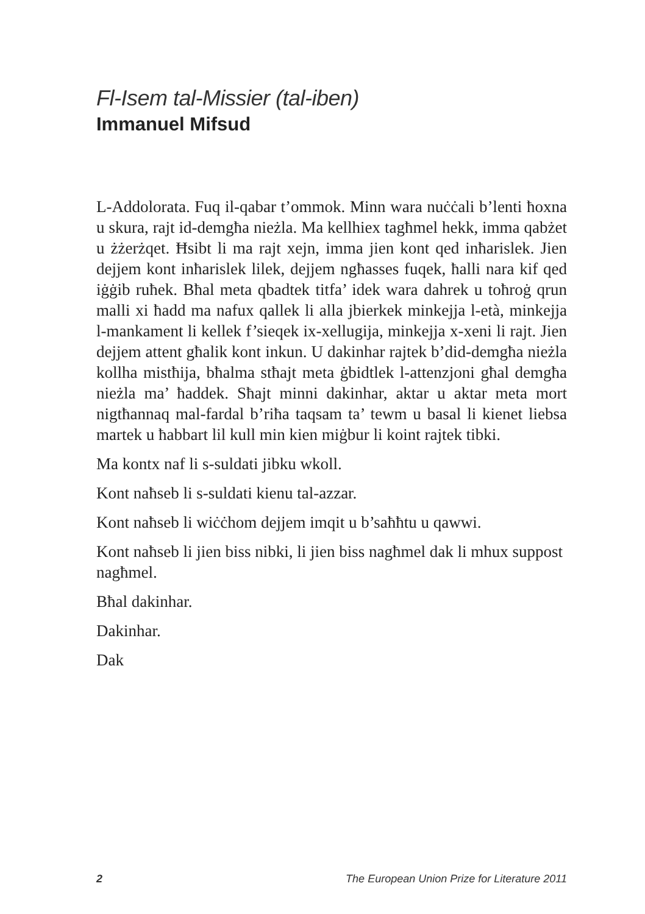Fl-Isem tal-Missier (tal-iben)
Immanuel Mifsud
L-Addolorata. Fuq il-qabar t’ommok. Minn wara nuċċali b’lenti ħoxna u skura, rajt id-demgħa nieżla. Ma kellhiex tagħmel hekk, imma qabżet u żżerżqet. Ħsibt li ma rajt xejn, imma jien kont qed inħarislek. Jien dejjem kont inħarislek lilek, dejjem ngħasses fuqek, ħalli nara kif qed iġġib ruħek. Bħal meta qbadtek titfa’ idek wara dahrek u toħroġ qrun malli xi ħadd ma nafux qallek li alla jbierkek minkejja l-età, minkejja l-mankament li kellek f’sieqek ix-xellugija, minkejja x-xeni li rajt. Jien dejjem attent għalik kont inkun. U dakinhar rajtek b’did-demgħa nieżla kollha mistħija, bħalma stħajt meta ġbidtlek l-attenzjoni għal demgħa nieżla ma’ ħaddek. Sħajt minni dakinhar, aktar u aktar meta mort nigtħannaq mal-fardal b’riħa taqsam ta’ tewm u basal li kienet liebsa martek u ħabbart lil kull min kien miġbur li koint rajtek tibki.
Ma kontx naf li s-suldati jibku wkoll.
Kont naħseb li s-suldati kienu tal-azzar.
Kont naħseb li wiċċhom dejjem imqit u b’saħħtu u qawwi.
Kont naħseb li jien biss nibki, li jien biss nagħmel dak li mhux suppost nagħmel.
Bħal dakinhar.
Dakinhar.
Dak
2 The European Union Prize for Literature 2011